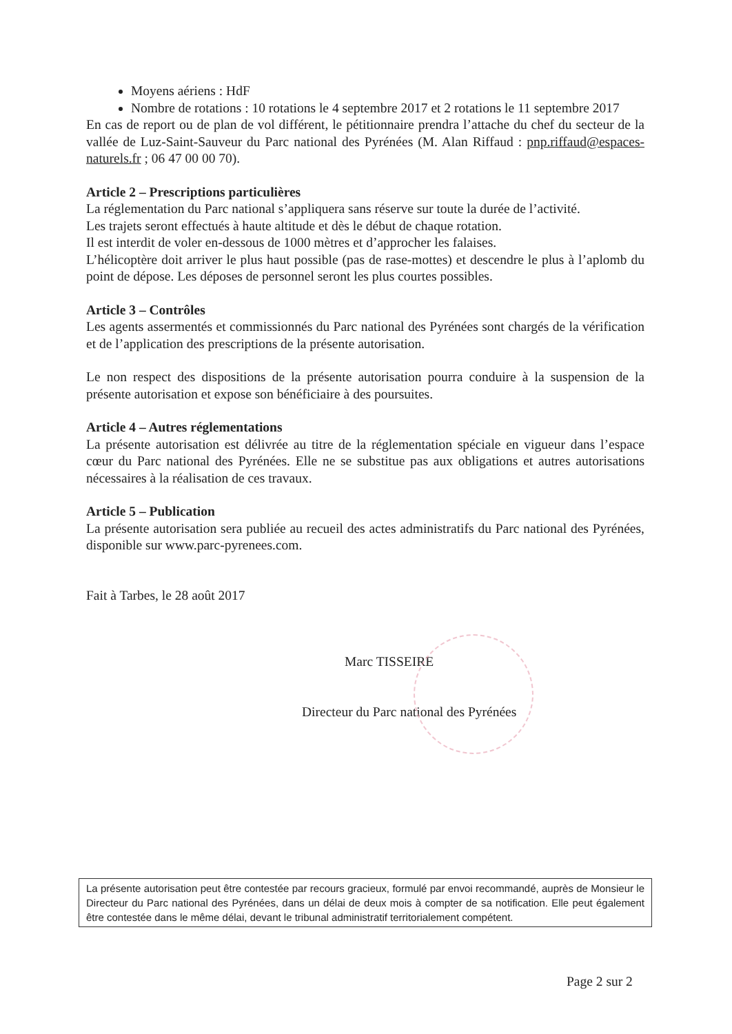Moyens aériens : HdF
Nombre de rotations : 10 rotations le 4 septembre 2017 et 2 rotations le 11 septembre 2017
En cas de report ou de plan de vol différent, le pétitionnaire prendra l’attache du chef du secteur de la vallée de Luz-Saint-Sauveur du Parc national des Pyrénées (M. Alan Riffaud : pnp.riffaud@espaces-naturels.fr ; 06 47 00 00 70).
Article 2 – Prescriptions particulières
La réglementation du Parc national s’appliquera sans réserve sur toute la durée de l’activité.
Les trajets seront effectués à haute altitude et dès le début de chaque rotation.
Il est interdit de voler en-dessous de 1000 mètres et d’approcher les falaises.
L’hélicoptère doit arriver le plus haut possible (pas de rase-mottes) et descendre le plus à l’aplomb du point de dépose. Les déposes de personnel seront les plus courtes possibles.
Article 3 – Contrôles
Les agents assermentés et commissionnés du Parc national des Pyrénées sont chargés de la vérification et de l’application des prescriptions de la présente autorisation.
Le non respect des dispositions de la présente autorisation pourra conduire à la suspension de la présente autorisation et expose son bénéficiaire à des poursuites.
Article 4 – Autres réglementations
La présente autorisation est délivrée au titre de la réglementation spéciale en vigueur dans l’espace cœur du Parc national des Pyrénées. Elle ne se substitue pas aux obligations et autres autorisations nécessaires à la réalisation de ces travaux.
Article 5 – Publication
La présente autorisation sera publiée au recueil des actes administratifs du Parc national des Pyrénées, disponible sur www.parc-pyrenees.com.
Fait à Tarbes, le 28 août 2017
Marc TISSEIRE
Directeur du Parc national des Pyrénées
La présente autorisation peut être contestée par recours gracieux, formulé par envoi recommandé, auprès de Monsieur le Directeur du Parc national des Pyrénées, dans un délai de deux mois à compter de sa notification. Elle peut également être contestée dans le même délai, devant le tribunal administratif territorialement compétent.
Page 2 sur 2